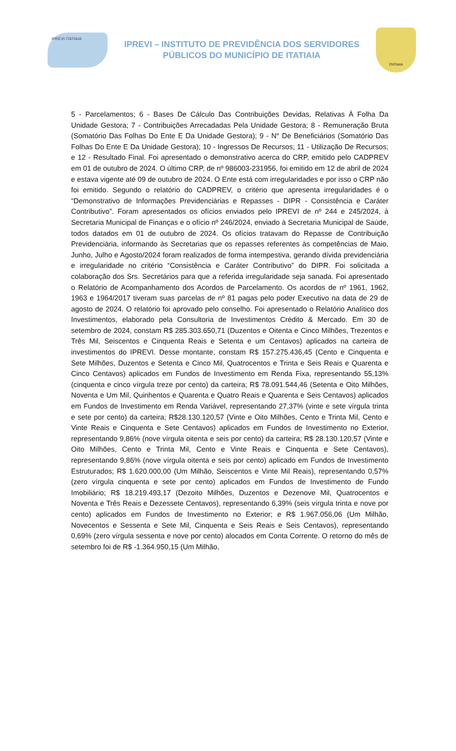IPREVI ITATIAIA
IPREVI – INSTITUTO DE PREVIDÊNCIA DOS SERVIDORES
PÚBLICOS DO MUNICÍPIO DE ITATIAIA
ITATIAIA
5 - Parcelamentos; 6 - Bases De Cálculo Das Contribuições Devidas, Relativas À Folha Da Unidade Gestora; 7 - Contribuições Arrecadadas Pela Unidade Gestora; 8 - Remuneração Bruta (Somatório Das Folhas Do Ente E Da Unidade Gestora); 9 - N° De Beneficiários (Somatório Das Folhas Do Ente E Da Unidade Gestora); 10 - Ingressos De Recursos; 11 - Utilização De Recursos; e 12 - Resultado Final. Foi apresentado o demonstrativo acerca do CRP, emitido pelo CADPREV em 01 de outubro de 2024. O último CRP, de nº 986003-231956, foi emitido em 12 de abril de 2024 e estava vigente até 09 de outubro de 2024. O Ente está com irregularidades e por isso o CRP não foi emitido. Segundo o relatório do CADPREV, o critério que apresenta irregularidades é o “Demonstrativo de Informações Previdenciárias e Repasses - DIPR - Consistência e Caráter Contributivo”. Foram apresentados os ofícios enviados pelo IPREVI de nº 244 e 245/2024, à Secretaria Municipal de Finanças e o ofício nº 246/2024, enviado à Secretaria Municipal de Saúde, todos datados em 01 de outubro de 2024. Os ofícios tratavam do Repasse de Contribuição Previdenciária, informando às Secretarias que os repasses referentes às competências de Maio, Junho, Julho e Agosto/2024 foram realizados de forma intempestiva, gerando dívida previdenciária e irregularidade no critério “Consistência e Caráter Contributivo” do DIPR. Foi solicitada a colaboração dos Srs. Secretários para que a referida irregularidade seja sanada. Foi apresentado o Relatório de Acompanhamento dos Acordos de Parcelamento. Os acordos de nº 1961, 1962, 1963 e 1964/2017 tiveram suas parcelas de nº 81 pagas pelo poder Executivo na data de 29 de agosto de 2024. O relatório foi aprovado pelo conselho. Foi apresentado o Relatório Analítico dos Investimentos, elaborado pela Consultoria de Investimentos Crédito & Mercado. Em 30 de setembro de 2024, constam R$ 285.303.650,71 (Duzentos e Oitenta e Cinco Milhões, Trezentos e Três Mil, Seiscentos e Cinquenta Reais e Setenta e um Centavos) aplicados na carteira de investimentos do IPREVI. Desse montante, constam R$ 157.275.436,45 (Cento e Cinquenta e Sete Milhões, Duzentos e Setenta e Cinco Mil, Quatrocentos e Trinta e Seis Reais e Quarenta e Cinco Centavos) aplicados em Fundos de Investimento em Renda Fixa, representando 55,13% (cinquenta e cinco vírgula treze por cento) da carteira; R$ 78.091.544,46 (Setenta e Oito Milhões, Noventa e Um Mil, Quinhentos e Quarenta e Quatro Reais e Quarenta e Seis Centavos) aplicados em Fundos de Investimento em Renda Variável, representando 27,37% (vinte e sete vírgula trinta e sete por cento) da carteira; R$28.130.120,57 (Vinte e Oito Milhões, Cento e Trinta Mil, Cento e Vinte Reais e Cinquenta e Sete Centavos) aplicados em Fundos de Investimento no Exterior, representando 9,86% (nove vírgula oitenta e seis por cento) da carteira; R$ 28.130.120,57 (Vinte e Oito Milhões, Cento e Trinta Mil, Cento e Vinte Reais e Cinquenta e Sete Centavos), representando 9,86% (nove vírgula oitenta e seis por cento) aplicado em Fundos de Investimento Estruturados; R$ 1.620.000,00 (Um Milhão, Seiscentos e Vinte Mil Reais), representando 0,57% (zero vírgula cinquenta e sete por cento) aplicados em Fundos de Investimento de Fundo Imobiliário; R$ 18.219.493,17 (Dezoito Milhões, Duzentos e Dezenove Mil, Quatrocentos e Noventa e Três Reais e Dezessete Centavos), representando 6,39% (seis vírgula trinta e nove por cento) aplicados em Fundos de Investimento no Exterior; e R$ 1.967.056,06 (Um Milhão, Novecentos e Sessenta e Sete Mil, Cinquenta e Seis Reais e Seis Centavos), representando 0,69% (zero vírgula sessenta e nove por cento) alocados em Conta Corrente. O retorno do mês de setembro foi de R$ -1.364.950,15 (Um Milhão,